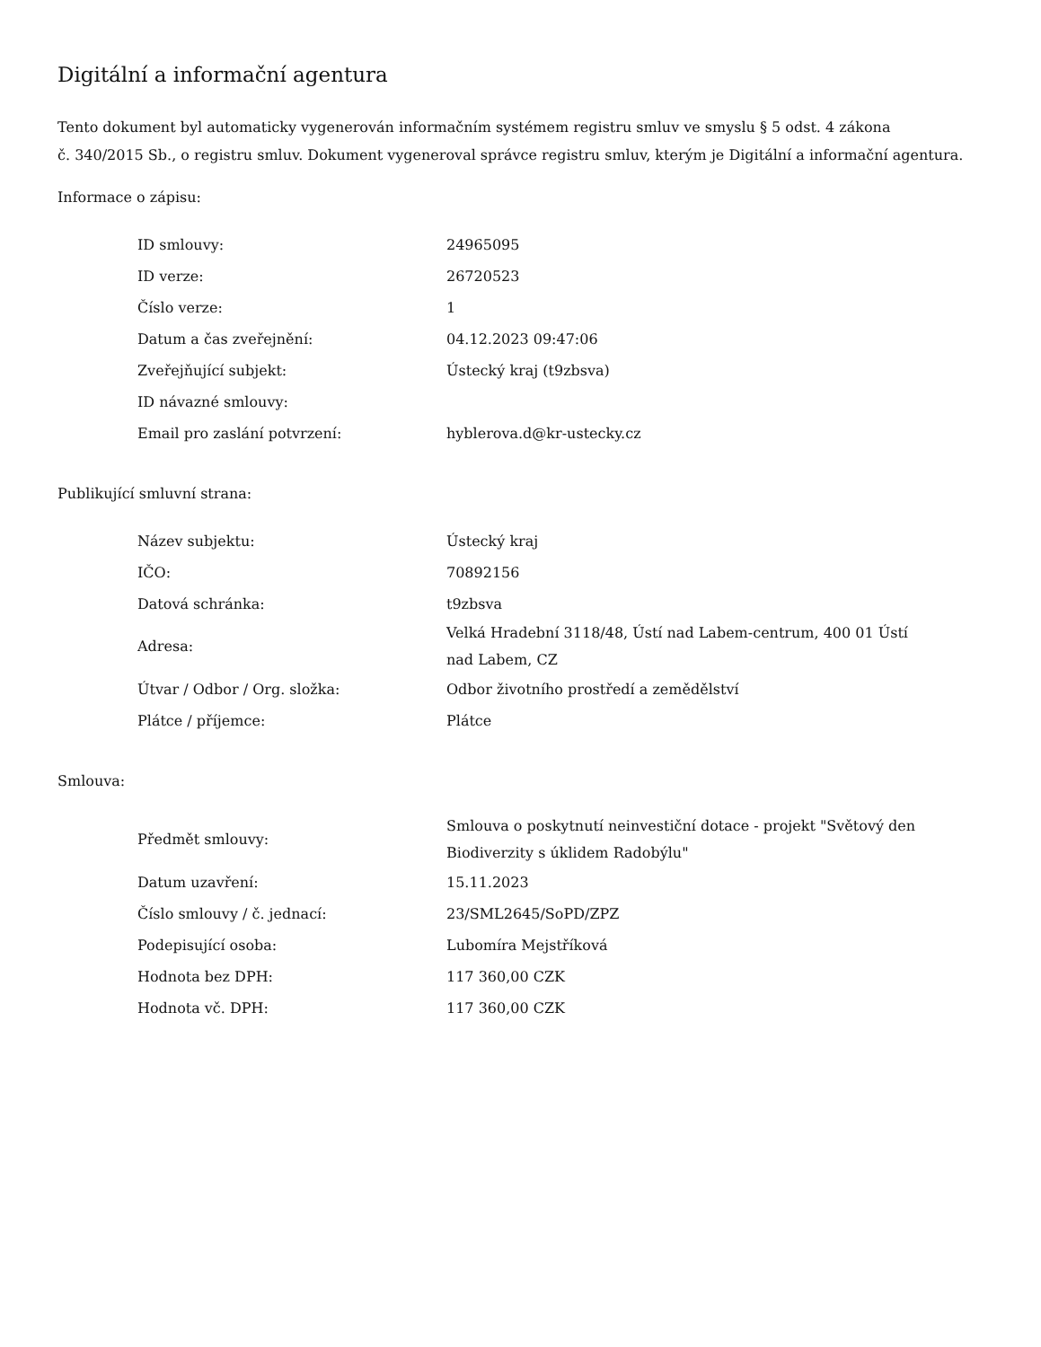Digitální a informační agentura
Tento dokument byl automaticky vygenerován informačním systémem registru smluv ve smyslu § 5 odst. 4 zákona
č. 340/2015 Sb., o registru smluv. Dokument vygeneroval správce registru smluv, kterým je Digitální a informační agentura.
Informace o zápisu:
| ID smlouvy: | 24965095 |
| ID verze: | 26720523 |
| Číslo verze: | 1 |
| Datum a čas zveřejnění: | 04.12.2023 09:47:06 |
| Zveřejňující subjekt: | Ústecký kraj (t9zbsva) |
| ID návazné smlouvy: | |
| Email pro zaslání potvrzení: | hyblerova.d@kr-ustecky.cz |
Publikující smluvní strana:
| Název subjektu: | Ústecký kraj |
| IČO: | 70892156 |
| Datová schránka: | t9zbsva |
| Adresa: | Velká Hradební 3118/48, Ústí nad Labem-centrum, 400 01 Ústí nad Labem, CZ |
| Útvar / Odbor / Org. složka: | Odbor životního prostředí a zemědělství |
| Plátce / příjemce: | Plátce |
Smlouva:
| Předmět smlouvy: | Smlouva o poskytnutí neinvestiční dotace - projekt "Světový den Biodiverzity s úklidem Radobýlu" |
| Datum uzavření: | 15.11.2023 |
| Číslo smlouvy / č. jednací: | 23/SML2645/SoPD/ZPZ |
| Podepisující osoba: | Lubomíra Mejstříková |
| Hodnota bez DPH: | 117 360,00 CZK |
| Hodnota vč. DPH: | 117 360,00 CZK |